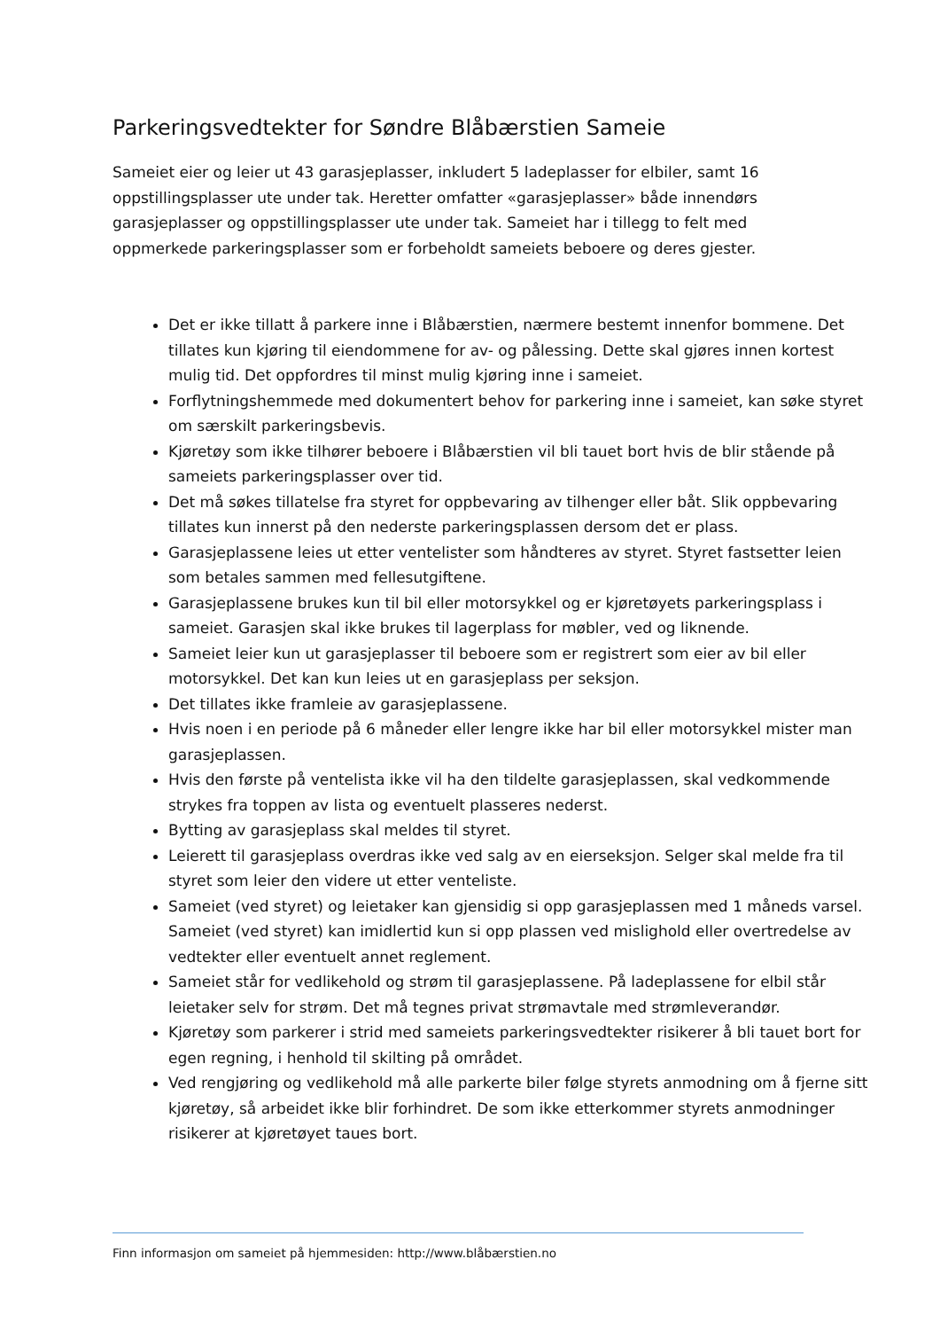Parkeringsvedtekter for Søndre Blåbærstien Sameie
Sameiet eier og leier ut 43 garasjeplasser, inkludert 5 ladeplasser for elbiler, samt 16 oppstillingsplasser ute under tak. Heretter omfatter «garasjeplasser» både innendørs garasjeplasser og oppstillingsplasser ute under tak. Sameiet har i tillegg to felt med oppmerkede parkeringsplasser som er forbeholdt sameiets beboere og deres gjester.
Det er ikke tillatt å parkere inne i Blåbærstien, nærmere bestemt innenfor bommene. Det tillates kun kjøring til eiendommene for av- og pålessing. Dette skal gjøres innen kortest mulig tid. Det oppfordres til minst mulig kjøring inne i sameiet.
Forflytningshemmede med dokumentert behov for parkering inne i sameiet, kan søke styret om særskilt parkeringsbevis.
Kjøretøy som ikke tilhører beboere i Blåbærstien vil bli tauet bort hvis de blir stående på sameiets parkeringsplasser over tid.
Det må søkes tillatelse fra styret for oppbevaring av tilhenger eller båt. Slik oppbevaring tillates kun innerst på den nederste parkeringsplassen dersom det er plass.
Garasjeplassene leies ut etter ventelister som håndteres av styret. Styret fastsetter leien som betales sammen med fellesutgiftene.
Garasjeplassene brukes kun til bil eller motorsykkel og er kjøretøyets parkeringsplass i sameiet. Garasjen skal ikke brukes til lagerplass for møbler, ved og liknende.
Sameiet leier kun ut garasjeplasser til beboere som er registrert som eier av bil eller motorsykkel. Det kan kun leies ut en garasjeplass per seksjon.
Det tillates ikke framleie av garasjeplassene.
Hvis noen i en periode på 6 måneder eller lengre ikke har bil eller motorsykkel mister man garasjeplassen.
Hvis den første på ventelista ikke vil ha den tildelte garasjeplassen, skal vedkommende strykes fra toppen av lista og eventuelt plasseres nederst.
Bytting av garasjeplass skal meldes til styret.
Leierett til garasjeplass overdras ikke ved salg av en eierseksjon. Selger skal melde fra til styret som leier den videre ut etter venteliste.
Sameiet (ved styret) og leietaker kan gjensidig si opp garasjeplassen med 1 måneds varsel. Sameiet (ved styret) kan imidlertid kun si opp plassen ved mislighold eller overtredelse av vedtekter eller eventuelt annet reglement.
Sameiet står for vedlikehold og strøm til garasjeplassene. På ladeplassene for elbil står leietaker selv for strøm. Det må tegnes privat strømavtale med strømleverandør.
Kjøretøy som parkerer i strid med sameiets parkeringsvedtekter risikerer å bli tauet bort for egen regning, i henhold til skilting på området.
Ved rengjøring og vedlikehold må alle parkerte biler følge styrets anmodning om å fjerne sitt kjøretøy, så arbeidet ikke blir forhindret. De som ikke etterkommer styrets anmodninger risikerer at kjøretøyet taues bort.
Finn informasjon om sameiet på hjemmesiden: http://www.blåbærstien.no